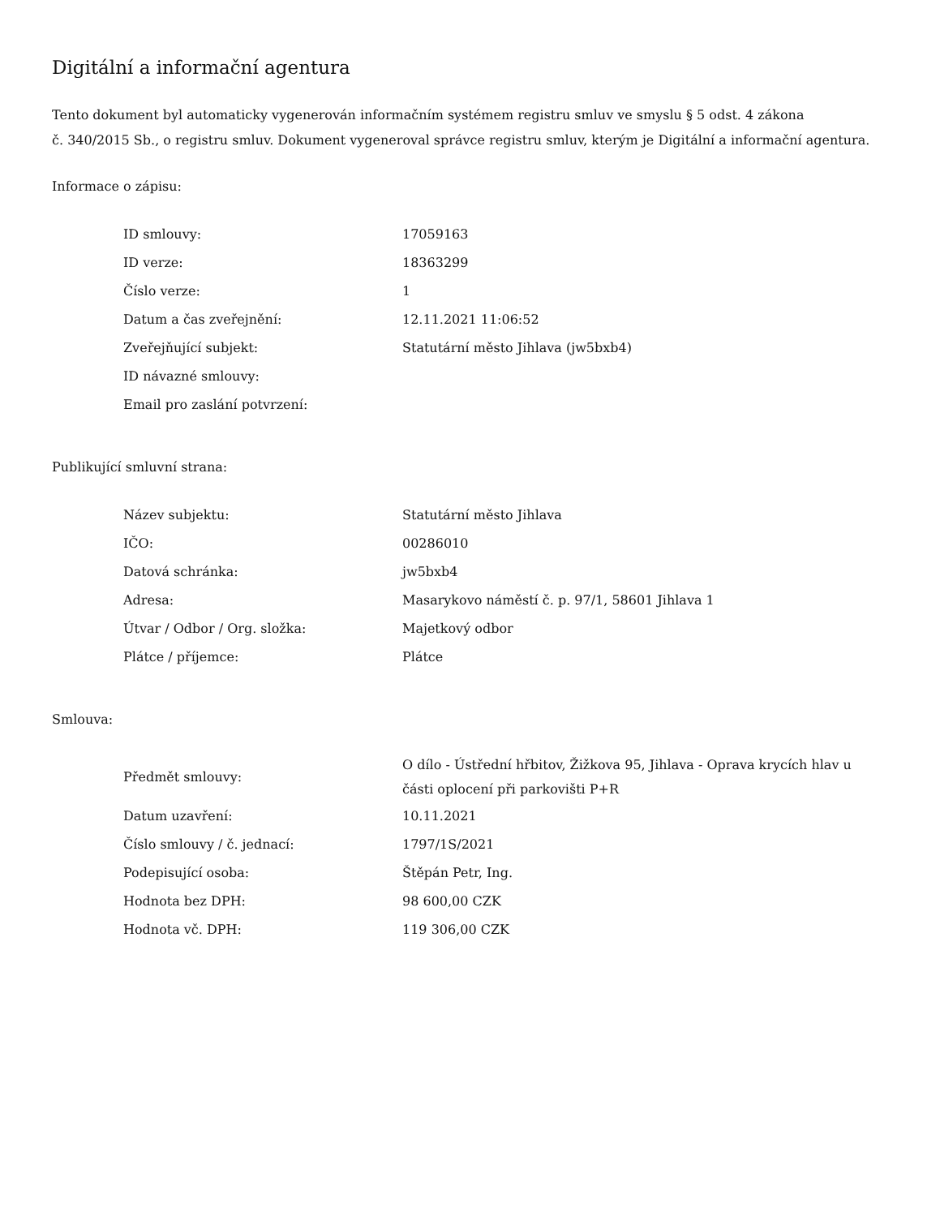Digitální a informační agentura
Tento dokument byl automaticky vygenerován informačním systémem registru smluv ve smyslu § 5 odst. 4 zákona
č. 340/2015 Sb., o registru smluv. Dokument vygeneroval správce registru smluv, kterým je Digitální a informační agentura.
Informace o zápisu:
| ID smlouvy: | 17059163 |
| ID verze: | 18363299 |
| Číslo verze: | 1 |
| Datum a čas zveřejnění: | 12.11.2021 11:06:52 |
| Zveřejňující subjekt: | Statutární město Jihlava (jw5bxb4) |
| ID návazné smlouvy: | |
| Email pro zaslání potvrzení: | |
Publikující smluvní strana:
| Název subjektu: | Statutární město Jihlava |
| IČO: | 00286010 |
| Datová schránka: | jw5bxb4 |
| Adresa: | Masarykovo náměstí č. p. 97/1, 58601 Jihlava 1 |
| Útvar / Odbor / Org. složka: | Majetkový odbor |
| Plátce / příjemce: | Plátce |
Smlouva:
| Předmět smlouvy: | O dílo - Ústřední hřbitov, Žižkova 95, Jihlava - Oprava krycích hlav u části oplocení při parkovišti P+R |
| Datum uzavření: | 10.11.2021 |
| Číslo smlouvy / č. jednací: | 1797/1S/2021 |
| Podepisující osoba: | Štěpán Petr, Ing. |
| Hodnota bez DPH: | 98 600,00 CZK |
| Hodnota vč. DPH: | 119 306,00 CZK |